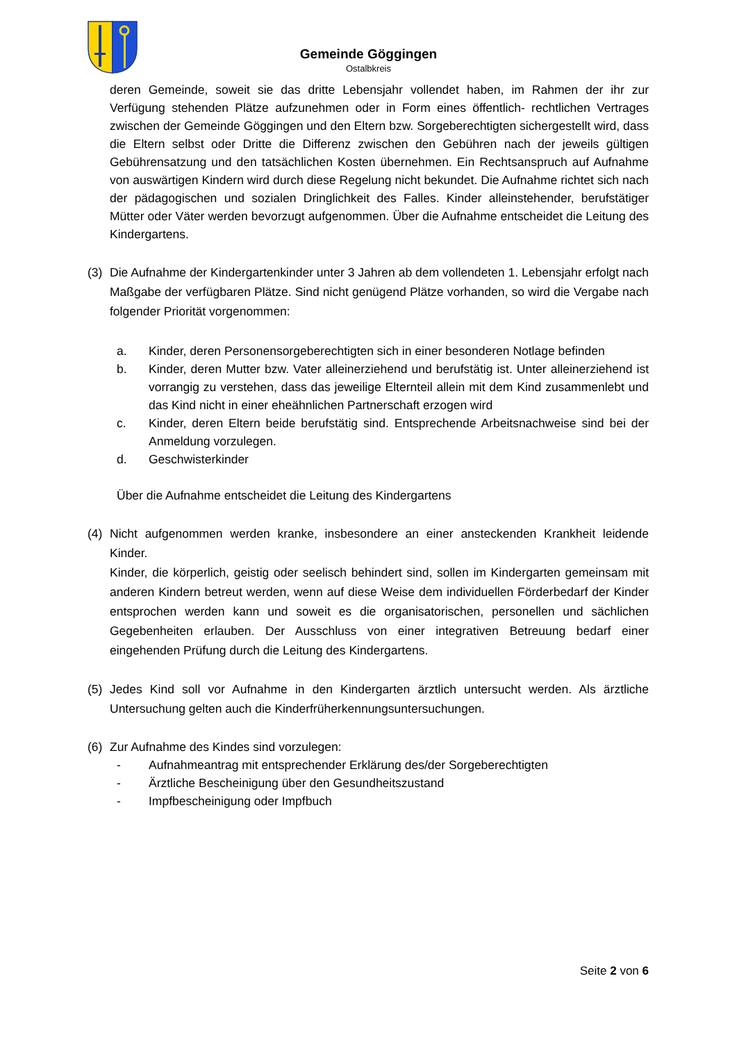Gemeinde Göggingen
Ostalbkreis
deren Gemeinde, soweit sie das dritte Lebensjahr vollendet haben, im Rahmen der ihr zur Verfügung stehenden Plätze aufzunehmen oder in Form eines öffentlich- rechtlichen Vertrages zwischen der Gemeinde Göggingen und den Eltern bzw. Sorgeberechtigten sichergestellt wird, dass die Eltern selbst oder Dritte die Differenz zwischen den Gebühren nach der jeweils gültigen Gebührensatzung und den tatsächlichen Kosten übernehmen. Ein Rechtsanspruch auf Aufnahme von auswärtigen Kindern wird durch diese Regelung nicht bekundet. Die Aufnahme richtet sich nach der pädagogischen und sozialen Dringlichkeit des Falles. Kinder alleinstehender, berufstätiger Mütter oder Väter werden bevorzugt aufgenommen. Über die Aufnahme entscheidet die Leitung des Kindergartens.
(3) Die Aufnahme der Kindergartenkinder unter 3 Jahren ab dem vollendeten 1. Lebensjahr erfolgt nach Maßgabe der verfügbaren Plätze. Sind nicht genügend Plätze vorhanden, so wird die Vergabe nach folgender Priorität vorgenommen:
a. Kinder, deren Personensorgeberechtigten sich in einer besonderen Notlage befinden
b. Kinder, deren Mutter bzw. Vater alleinerziehend und berufstätig ist. Unter alleinerziehend ist vorrangig zu verstehen, dass das jeweilige Elternteil allein mit dem Kind zusammenlebt und das Kind nicht in einer eheähnlichen Partnerschaft erzogen wird
c. Kinder, deren Eltern beide berufstätig sind. Entsprechende Arbeitsnachweise sind bei der Anmeldung vorzulegen.
d. Geschwisterkinder
Über die Aufnahme entscheidet die Leitung des Kindergartens
(4) Nicht aufgenommen werden kranke, insbesondere an einer ansteckenden Krankheit leidende Kinder.
Kinder, die körperlich, geistig oder seelisch behindert sind, sollen im Kindergarten gemeinsam mit anderen Kindern betreut werden, wenn auf diese Weise dem individuellen Förderbedarf der Kinder entsprochen werden kann und soweit es die organisatorischen, personellen und sächlichen Gegebenheiten erlauben. Der Ausschluss von einer integrativen Betreuung bedarf einer eingehenden Prüfung durch die Leitung des Kindergartens.
(5) Jedes Kind soll vor Aufnahme in den Kindergarten ärztlich untersucht werden. Als ärztliche Untersuchung gelten auch die Kinderfrüherkennungsuntersuchungen.
(6) Zur Aufnahme des Kindes sind vorzulegen:
- Aufnahmeantrag mit entsprechender Erklärung des/der Sorgeberechtigten
- Ärztliche Bescheinigung über den Gesundheitszustand
- Impfbescheinigung oder Impfbuch
Seite 2 von 6